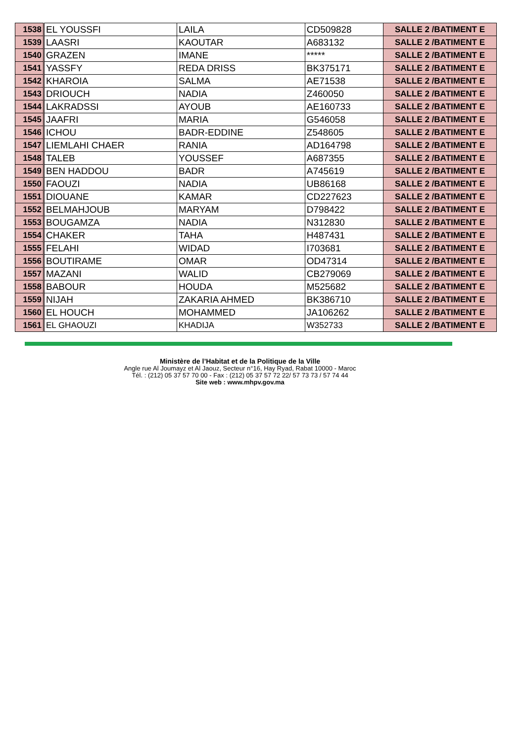| 1538 | EL YOUSSFI | LAILA | CD509828 | SALLE 2 /BATIMENT E |
| 1539 | LAASRI | KAOUTAR | A683132 | SALLE 2 /BATIMENT E |
| 1540 | GRAZEN | IMANE | ***** | SALLE 2 /BATIMENT E |
| 1541 | YASSFY | REDA DRISS | BK375171 | SALLE 2 /BATIMENT E |
| 1542 | KHAROIA | SALMA | AE71538 | SALLE 2 /BATIMENT E |
| 1543 | DRIOUCH | NADIA | Z460050 | SALLE 2 /BATIMENT E |
| 1544 | LAKRADSSI | AYOUB | AE160733 | SALLE 2 /BATIMENT E |
| 1545 | JAAFRI | MARIA | G546058 | SALLE 2 /BATIMENT E |
| 1546 | ICHOU | BADR-EDDINE | Z548605 | SALLE 2 /BATIMENT E |
| 1547 | LIEMLAHI CHAER | RANIA | AD164798 | SALLE 2 /BATIMENT E |
| 1548 | TALEB | YOUSSEF | A687355 | SALLE 2 /BATIMENT E |
| 1549 | BEN HADDOU | BADR | A745619 | SALLE 2 /BATIMENT E |
| 1550 | FAOUZI | NADIA | UB86168 | SALLE 2 /BATIMENT E |
| 1551 | DIOUANE | KAMAR | CD227623 | SALLE 2 /BATIMENT E |
| 1552 | BELMAHJOUB | MARYAM | D798422 | SALLE 2 /BATIMENT E |
| 1553 | BOUGAMZA | NADIA | N312830 | SALLE 2 /BATIMENT E |
| 1554 | CHAKER | TAHA | H487431 | SALLE 2 /BATIMENT E |
| 1555 | FELAHI | WIDAD | I703681 | SALLE 2 /BATIMENT E |
| 1556 | BOUTIRAME | OMAR | OD47314 | SALLE 2 /BATIMENT E |
| 1557 | MAZANI | WALID | CB279069 | SALLE 2 /BATIMENT E |
| 1558 | BABOUR | HOUDA | M525682 | SALLE 2 /BATIMENT E |
| 1559 | NIJAH | ZAKARIA AHMED | BK386710 | SALLE 2 /BATIMENT E |
| 1560 | EL HOUCH | MOHAMMED | JA106262 | SALLE 2 /BATIMENT E |
| 1561 | EL GHAOUZI | KHADIJA | W352733 | SALLE 2 /BATIMENT E |
Ministère de l’Habitat et de la Politique de la Ville
Angle rue Al Joumayz et Al Jaouz, Secteur n°16, Hay Ryad, Rabat 10000 - Maroc
Tél. : (212) 05 37 57 70 00 - Fax : (212) 05 37 57 72 22/ 57 73 73 / 57 74 44
Site web : www.mhpv.gov.ma